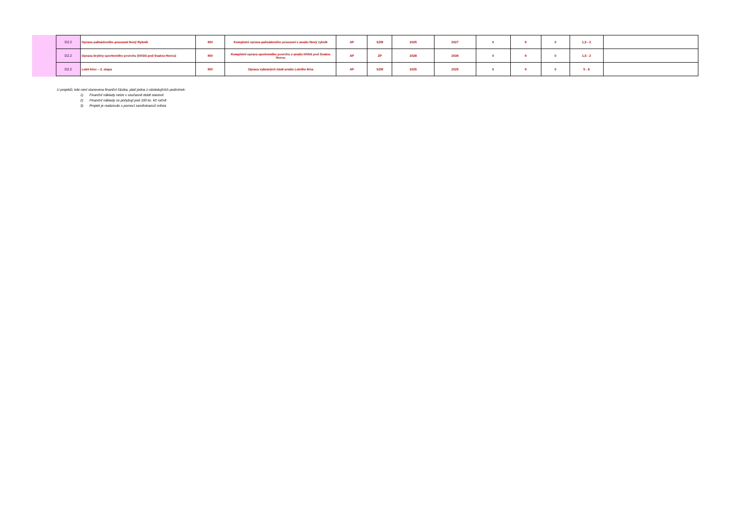| D2.2 | Oprava palisádového posezení Nový Rybník | INV | Kompletní oprava palisádového posezení v areálu Nový rybník | AP | SZM | 2025 | 2027 | 0 | 0 | 0 | 1,5 - 2 | |
| D2.2 | Oprava krytiny sportovního povrchu (hřiště pod Svatou Horou) | INV | Kompletní oprava sportovního povrchu v areálu hřiště pod Svatou Horou | AP | ZP | 2028 | 2030 | 0 | 0 | 0 | 1,5 - 2 | |
| D2.2 | Letní kino – 2. etapa | INV | Oprava vybraných částí areálu Letního kina | AP | SZM | 2025 | 2025 | 0 | 0 | 0 | 5 - 6 | |
U projektů, kde není stanovena finanční částka, platí jedna z následujících podmínek:
1) Finanční náklady nelze v současné době stanovit
2) Finanční náklady se pohybují pod 100 tis. Kč ročně
3) Projekt je realizován s pomocí zaměstnanců města